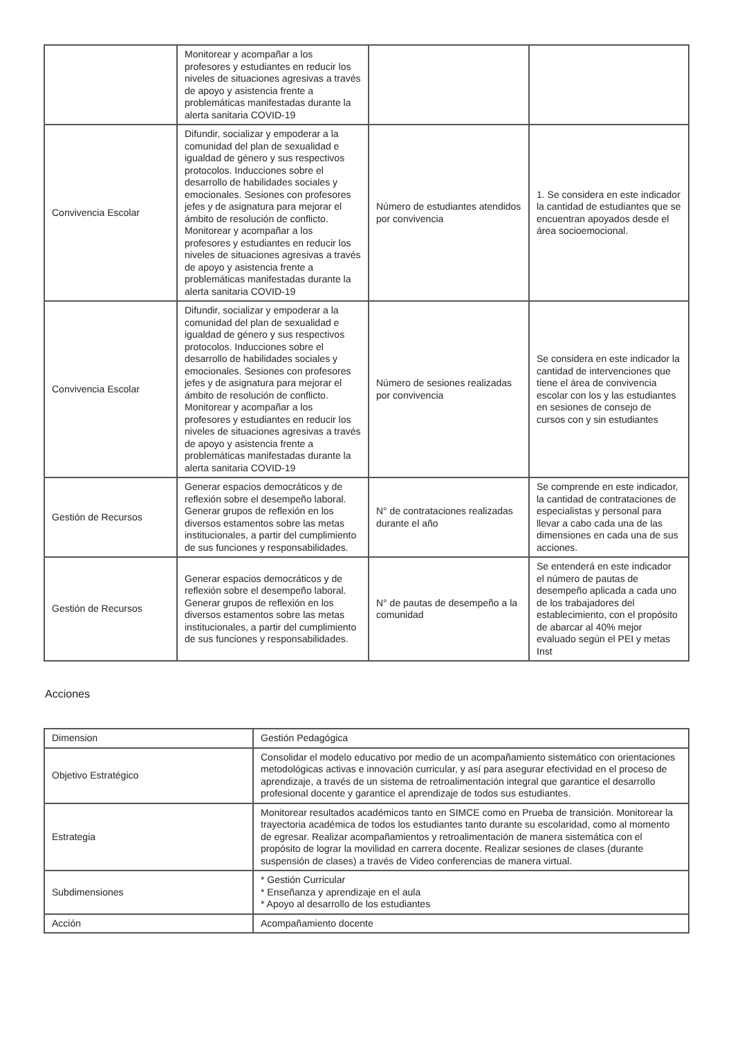| | Monitorear y acompañar a los profesores y estudiantes en reducir los niveles de situaciones agresivas a través de apoyo y asistencia frente a problemáticas manifestadas durante la alerta sanitaria COVID-19 | | |
| Convivencia Escolar | Difundir, socializar y empoderar a la comunidad del plan de sexualidad e igualdad de género y sus respectivos protocolos. Inducciones sobre el desarrollo de habilidades sociales y emocionales. Sesiones con profesores jefes y de asignatura para mejorar el ámbito de resolución de conflicto. Monitorear y acompañar a los profesores y estudiantes en reducir los niveles de situaciones agresivas a través de apoyo y asistencia frente a problemáticas manifestadas durante la alerta sanitaria COVID-19 | Número de estudiantes atendidos por convivencia | 1. Se considera en este indicador la cantidad de estudiantes que se encuentran apoyados desde el área socioemocional. |
| Convivencia Escolar | Difundir, socializar y empoderar a la comunidad del plan de sexualidad e igualdad de género y sus respectivos protocolos. Inducciones sobre el desarrollo de habilidades sociales y emocionales. Sesiones con profesores jefes y de asignatura para mejorar el ámbito de resolución de conflicto. Monitorear y acompañar a los profesores y estudiantes en reducir los niveles de situaciones agresivas a través de apoyo y asistencia frente a problemáticas manifestadas durante la alerta sanitaria COVID-19 | Número de sesiones realizadas por convivencia | Se considera en este indicador la cantidad de intervenciones que tiene el área de convivencia escolar con los y las estudiantes en sesiones de consejo de cursos con y sin estudiantes |
| Gestión de Recursos | Generar espacios democráticos y de reflexión sobre el desempeño laboral. Generar grupos de reflexión en los diversos estamentos sobre las metas institucionales, a partir del cumplimiento de sus funciones y responsabilidades. | N° de contrataciones realizadas durante el año | Se comprende en este indicador, la cantidad de contrataciones de especialistas y personal para llevar a cabo cada una de las dimensiones en cada una de sus acciones. |
| Gestión de Recursos | Generar espacios democráticos y de reflexión sobre el desempeño laboral. Generar grupos de reflexión en los diversos estamentos sobre las metas institucionales, a partir del cumplimiento de sus funciones y responsabilidades. | N° de pautas de desempeño a la comunidad | Se entenderá en este indicador el número de pautas de desempeño aplicada a cada uno de los trabajadores del establecimiento, con el propósito de abarcar al 40% mejor evaluado según el PEI y metas Inst |
Acciones
| Dimension | Gestión Pedagógica |
| Objetivo Estratégico | Consolidar el modelo educativo por medio de un acompañamiento sistemático con orientaciones metodológicas activas e innovación curricular, y así para asegurar efectividad en el proceso de aprendizaje, a través de un sistema de retroalimentación integral que garantice el desarrollo profesional docente y garantice el aprendizaje de todos sus estudiantes. |
| Estrategia | Monitorear resultados académicos tanto en SIMCE como en Prueba de transición. Monitorear la trayectoria académica de todos los estudiantes tanto durante su escolaridad, como al momento de egresar. Realizar acompañamientos y retroalimentación de manera sistemática con el propósito de lograr la movilidad en carrera docente. Realizar sesiones de clases (durante suspensión de clases) a través de Video conferencias de manera virtual. |
| Subdimensiones | * Gestión Curricular * Enseñanza y aprendizaje en el aula * Apoyo al desarrollo de los estudiantes |
| Acción | Acompañamiento docente |